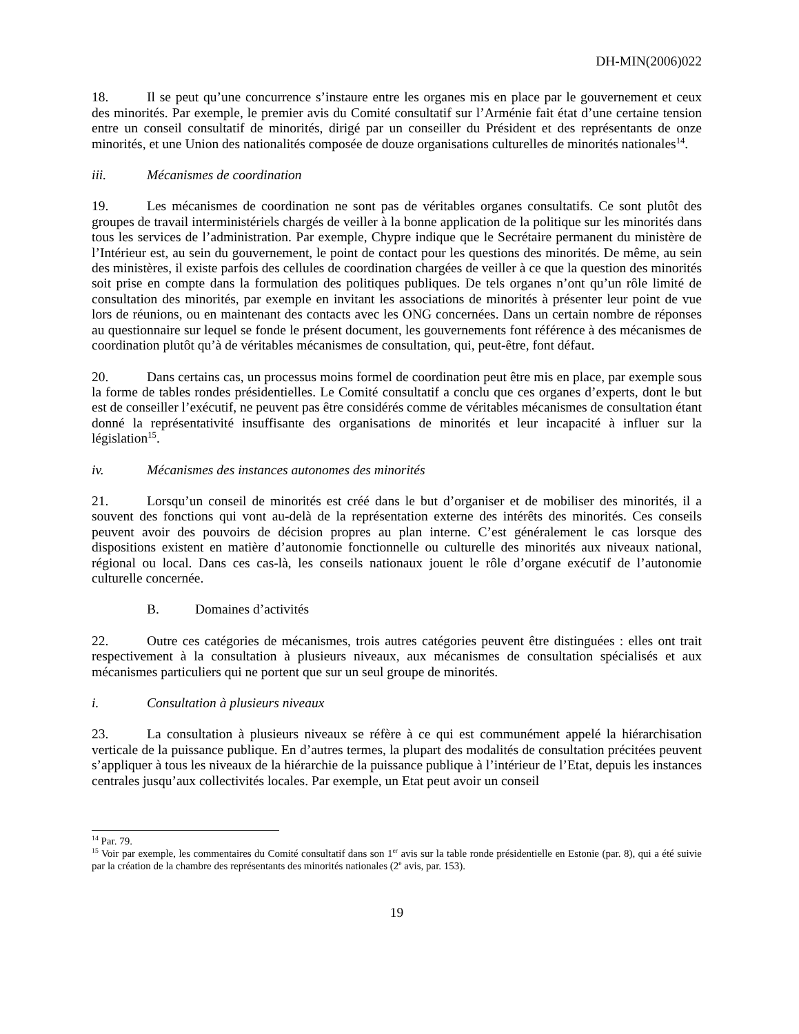DH-MIN(2006)022
18. Il se peut qu’une concurrence s’instaure entre les organes mis en place par le gouvernement et ceux des minorités. Par exemple, le premier avis du Comité consultatif sur l’Arménie fait état d’une certaine tension entre un conseil consultatif de minorités, dirigé par un conseiller du Président et des représentants de onze minorités, et une Union des nationalités composée de douze organisations culturelles de minorités nationales<sup>14</sup>.
iii. Mécanismes de coordination
19. Les mécanismes de coordination ne sont pas de véritables organes consultatifs. Ce sont plutôt des groupes de travail interministériels chargés de veiller à la bonne application de la politique sur les minorités dans tous les services de l’administration. Par exemple, Chypre indique que le Secrétaire permanent du ministère de l’Intérieur est, au sein du gouvernement, le point de contact pour les questions des minorités. De même, au sein des ministères, il existe parfois des cellules de coordination chargées de veiller à ce que la question des minorités soit prise en compte dans la formulation des politiques publiques. De tels organes n’ont qu’un rôle limité de consultation des minorités, par exemple en invitant les associations de minorités à présenter leur point de vue lors de réunions, ou en maintenant des contacts avec les ONG concernées. Dans un certain nombre de réponses au questionnaire sur lequel se fonde le présent document, les gouvernements font référence à des mécanismes de coordination plutôt qu’à de véritables mécanismes de consultation, qui, peut-être, font défaut.
20. Dans certains cas, un processus moins formel de coordination peut être mis en place, par exemple sous la forme de tables rondes présidentielles. Le Comité consultatif a conclu que ces organes d’experts, dont le but est de conseiller l’exécutif, ne peuvent pas être considérés comme de véritables mécanismes de consultation étant donné la représentativité insuffisante des organisations de minorités et leur incapacité à influer sur la législation<sup>15</sup>.
iv. Mécanismes des instances autonomes des minorités
21. Lorsqu’un conseil de minorités est créé dans le but d’organiser et de mobiliser des minorités, il a souvent des fonctions qui vont au-delà de la représentation externe des intérêts des minorités. Ces conseils peuvent avoir des pouvoirs de décision propres au plan interne. C’est généralement le cas lorsque des dispositions existent en matière d’autonomie fonctionnelle ou culturelle des minorités aux niveaux national, régional ou local. Dans ces cas-là, les conseils nationaux jouent le rôle d’organe exécutif de l’autonomie culturelle concernée.
B. Domaines d’activités
22. Outre ces catégories de mécanismes, trois autres catégories peuvent être distinguées : elles ont trait respectivement à la consultation à plusieurs niveaux, aux mécanismes de consultation spécialisés et aux mécanismes particuliers qui ne portent que sur un seul groupe de minorités.
i. Consultation à plusieurs niveaux
23. La consultation à plusieurs niveaux se réfère à ce qui est communément appelé la hiérarchisation verticale de la puissance publique. En d’autres termes, la plupart des modalités de consultation précitées peuvent s’appliquer à tous les niveaux de la hiérarchie de la puissance publique à l’intérieur de l’Etat, depuis les instances centrales jusqu’aux collectivités locales. Par exemple, un Etat peut avoir un conseil
<sup>14</sup> Par. 79.
<sup>15</sup> Voir par exemple, les commentaires du Comité consultatif dans son 1<sup>er</sup> avis sur la table ronde présidentielle en Estonie (par. 8), qui a été suivie par la création de la chambre des représentants des minorités nationales (2<sup>e</sup> avis, par. 153).
19